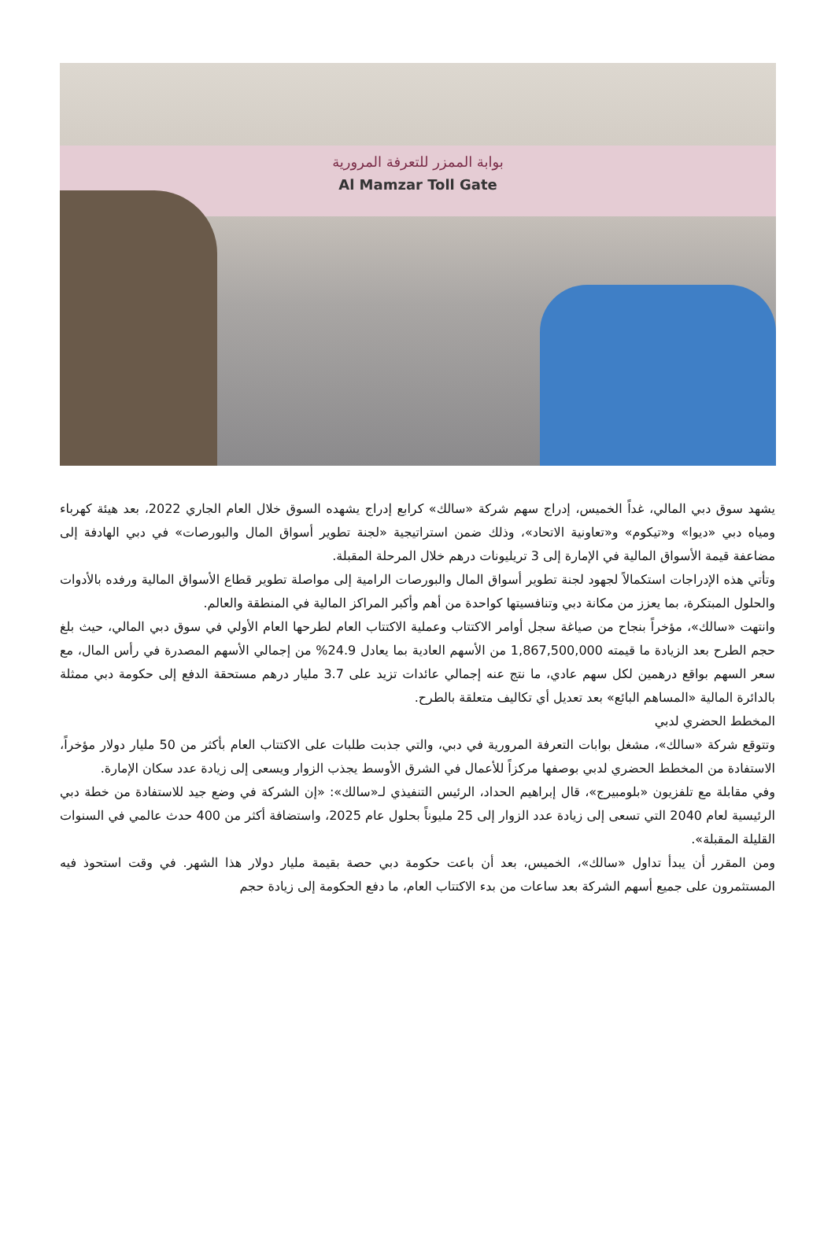بوابة الممزر للتعرفة المرورية
Al Mamzar Toll Gate
يشهد سوق دبي المالي، غداً الخميس، إدراج سهم شركة «سالك» كرابع إدراج يشهده السوق خلال العام الجاري 2022، بعد هيئة كهرباء ومياه دبي «ديوا» و«تيكوم» و«تعاونية الاتحاد»، وذلك ضمن استراتيجية «لجنة تطوير أسواق المال والبورصات» في دبي الهادفة إلى مضاعفة قيمة الأسواق المالية في الإمارة إلى 3 تريليونات درهم خلال المرحلة المقبلة.
وتأتي هذه الإدراجات استكمالاً لجهود لجنة تطوير أسواق المال والبورصات الرامية إلى مواصلة تطوير قطاع الأسواق المالية ورفده بالأدوات والحلول المبتكرة، بما يعزز من مكانة دبي وتنافسيتها كواحدة من أهم وأكبر المراكز المالية في المنطقة والعالم.
وانتهت «سالك»، مؤخراً بنجاح من صياغة سجل أوامر الاكتتاب وعملية الاكتتاب العام لطرحها العام الأولي في سوق دبي المالي، حيث بلغ حجم الطرح بعد الزيادة ما قيمته 1,867,500,000 من الأسهم العادية بما يعادل 24.9% من إجمالي الأسهم المصدرة في رأس المال، مع سعر السهم بواقع درهمين لكل سهم عادي، ما نتج عنه إجمالي عائدات تزيد على 3.7 مليار درهم مستحقة الدفع إلى حكومة دبي ممثلة بالدائرة المالية «المساهم البائع» بعد تعديل أي تكاليف متعلقة بالطرح.
المخطط الحضري لدبي
وتتوقع شركة «سالك»، مشغل بوابات التعرفة المرورية في دبي، والتي جذبت طلبات على الاكتتاب العام بأكثر من 50 مليار دولار مؤخراً، الاستفادة من المخطط الحضري لدبي بوصفها مركزاً للأعمال في الشرق الأوسط يجذب الزوار ويسعى إلى زيادة عدد سكان الإمارة.
وفي مقابلة مع تلفزيون «بلومبيرج»، قال إبراهيم الحداد، الرئيس التنفيذي لـ«سالك»: «إن الشركة في وضع جيد للاستفادة من خطة دبي الرئيسية لعام 2040 التي تسعى إلى زيادة عدد الزوار إلى 25 مليوناً بحلول عام 2025، واستضافة أكثر من 400 حدث عالمي في السنوات القليلة المقبلة».
ومن المقرر أن يبدأ تداول «سالك»، الخميس، بعد أن باعت حكومة دبي حصة بقيمة مليار دولار هذا الشهر. في وقت استحوذ فيه المستثمرون على جميع أسهم الشركة بعد ساعات من بدء الاكتتاب العام، ما دفع الحكومة إلى زيادة حجم